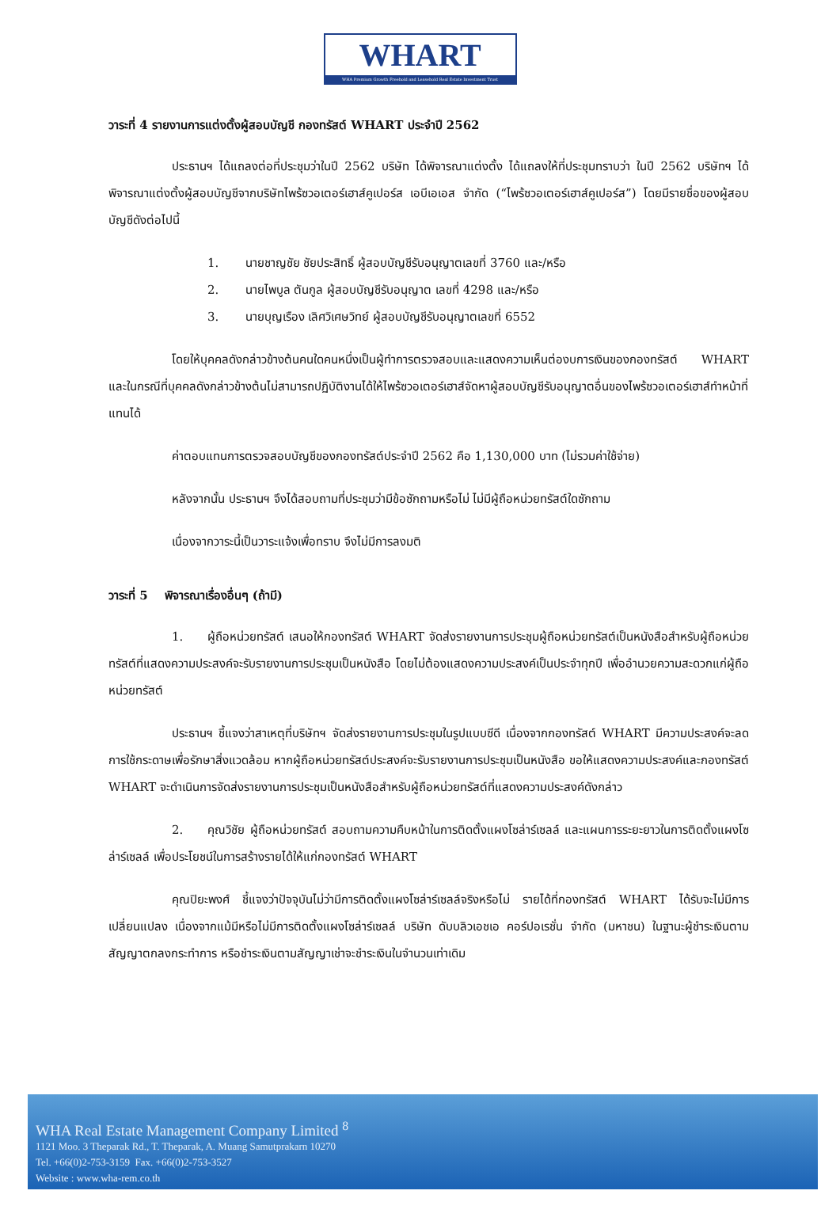WHART
WHA Premium Growth Freehold and Leasehold Real Estate Investment Trust
วาระที่ 4 รายงานการแต่งตั้งผู้สอบบัญชี กองทรัสต์ WHART ประจำปี 2562
ประธานฯ ได้แถลงต่อที่ประชุมว่าในปี 2562 บริษัท ได้พิจารณาแต่งตั้ง ได้แถลงให้ที่ประชุมทราบว่า ในปี 2562 บริษัทฯ ได้พิจารณาแต่งตั้งผู้สอบบัญชีจากบริษัทไพร้ซวอเตอร์เฮาส์คูเปอร์ส เอบีเอเอส จำกัด (“ไพร้ซวอเตอร์เฮาส์คูเปอร์ส”) โดยมีรายชื่อของผู้สอบบัญชีดังต่อไปนี้
1. นายชาญชัย ชัยประสิทธิ์ ผู้สอบบัญชีรับอนุญาตเลขที่ 3760 และ/หรือ
2. นายไพบูล ตันกูล ผู้สอบบัญชีรับอนุญาต เลขที่ 4298 และ/หรือ
3. นายบุญเรือง เลิศวิเศษวิทย์ ผู้สอบบัญชีรับอนุญาตเลขที่ 6552
โดยให้บุคคลดังกล่าวข้างต้นคนใดคนหนึ่งเป็นผู้ทำการตรวจสอบและแสดงความเห็นต่องบการเงินของกองทรัสต์ WHART และในกรณีที่บุคคลดังกล่าวข้างต้นไม่สามารถปฏิบัติงานได้ให้ไพร้ซวอเตอร์เฮาส์จัดหาผู้สอบบัญชีรับอนุญาตอื่นของไพร้ซวอเตอร์เฮาส์ทำหน้าที่แทนได้
ค่าตอบแทนการตรวจสอบบัญชีของกองทรัสต์ประจำปี 2562 คือ 1,130,000 บาท (ไม่รวมค่าใช้จ่าย)
หลังจากนั้น ประธานฯ จึงได้สอบถามที่ประชุมว่ามีข้อซักถามหรือไม่ ไม่มีผู้ถือหน่วยทรัสต์ใดซักถาม
เนื่องจากวาระนี้เป็นวาระแจ้งเพื่อทราบ จึงไม่มีการลงมติ
วาระที่ 5 พิจารณาเรื่องอื่นๆ (ถ้ามี)
1. ผู้ถือหน่วยทรัสต์ เสนอให้กองทรัสต์ WHART จัดส่งรายงานการประชุมผู้ถือหน่วยทรัสต์เป็นหนังสือสำหรับผู้ถือหน่วยทรัสต์ที่แสดงความประสงค์จะรับรายงานการประชุมเป็นหนังสือ โดยไม่ต้องแสดงความประสงค์เป็นประจำทุกปี เพื่ออำนวยความสะดวกแก่ผู้ถือหน่วยทรัสต์
ประธานฯ ชี้แจงว่าสาเหตุที่บริษัทฯ จัดส่งรายงานการประชุมในรูปแบบซีดี เนื่องจากกองทรัสต์ WHART มีความประสงค์จะลดการใช้กระดาษเพื่อรักษาสิ่งแวดล้อม หากผู้ถือหน่วยทรัสต์ประสงค์จะรับรายงานการประชุมเป็นหนังสือ ขอให้แสดงความประสงค์และกองทรัสต์ WHART จะดำเนินการจัดส่งรายงานการประชุมเป็นหนังสือสำหรับผู้ถือหน่วยทรัสต์ที่แสดงความประสงค์ดังกล่าว
2. คุณวิชัย ผู้ถือหน่วยทรัสต์ สอบถามความคืบหน้าในการติดตั้งแผงโซล่าร์เซลล์ และแผนการระยะยาวในการติดตั้งแผงโซล่าร์เซลล์ เพื่อประโยชน์ในการสร้างรายได้ให้แก่กองทรัสต์ WHART
คุณปิยะพงศ์ ชี้แจงว่าปัจจุบันไม่ว่ามีการติดตั้งแผงโซล่าร์เซลล์จริงหรือไม่ รายได้ที่กองทรัสต์ WHART ได้รับจะไม่มีการเปลี่ยนแปลง เนื่องจากแม้มีหรือไม่มีการติดตั้งแผงโซล่าร์เซลล์ บริษัท ดับบลิวเอชเอ คอร์ปอเรชั่น จำกัด (มหาชน) ในฐานะผู้ชำระเงินตามสัญญาตกลงกระทำการ หรือชำระเงินตามสัญญาเช่าจะชำระเงินในจำนวนเท่าเดิม
WHA Real Estate Management Company Limited <sup>8</sup>
1121 Moo. 3 Theparak Rd., T. Theparak, A. Muang Samutprakarn 10270
Tel. +66(0)2-753-3159 Fax. +66(0)2-753-3527
Website : www.wha-rem.co.th